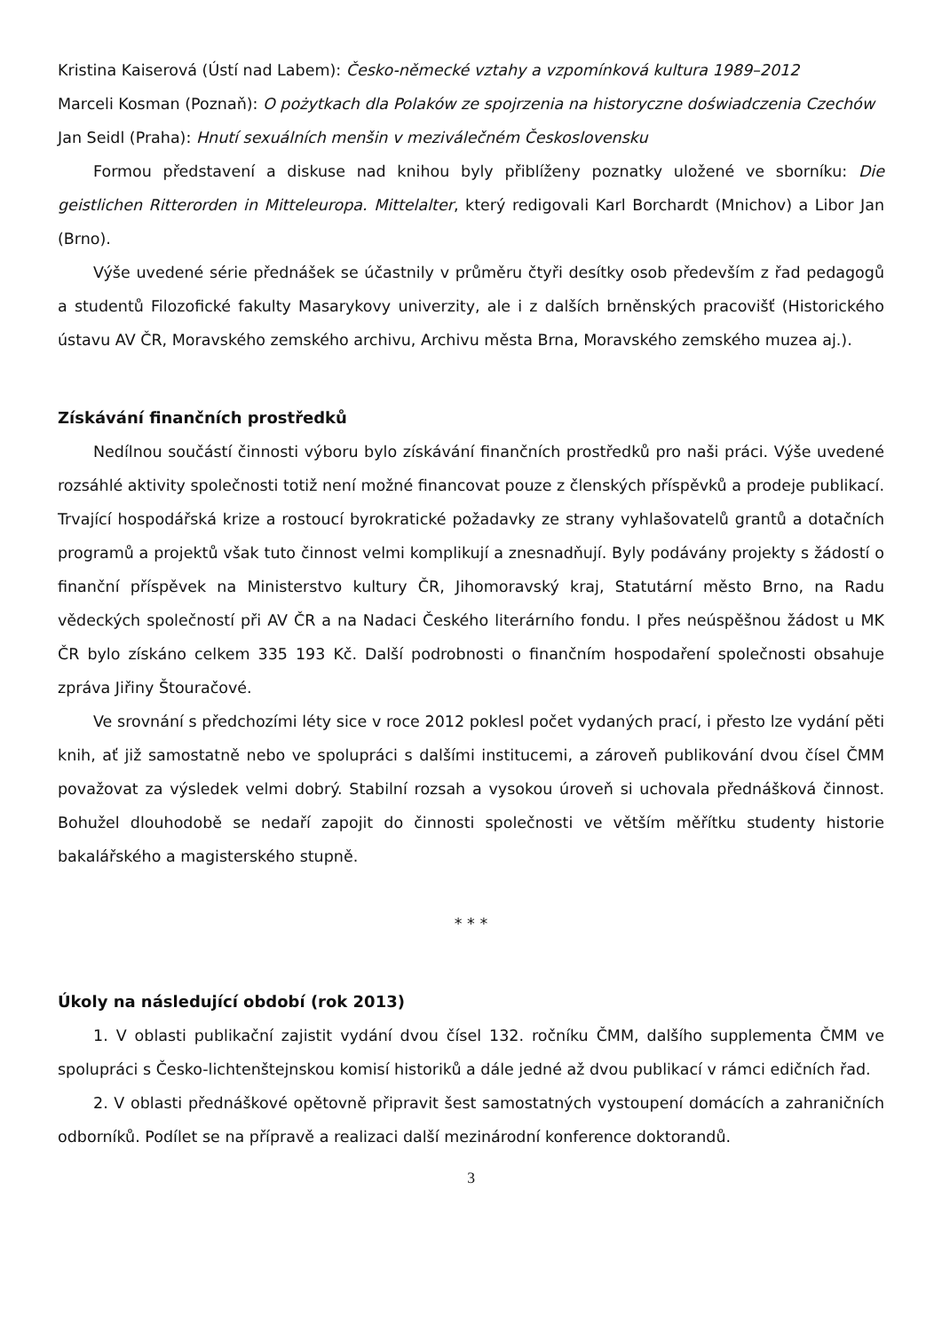Kristina Kaiserová (Ústí nad Labem): Česko-německé vztahy a vzpomínková kultura 1989–2012
Marceli Kosman (Poznaň): O pożytkach dla Polaków ze spojrzenia na historyczne doświadczenia Czechów
Jan Seidl (Praha): Hnutí sexuálních menšin v meziválečném Československu
Formou představení a diskuse nad knihou byly přiblíženy poznatky uložené ve sborníku: Die geistlichen Ritterorden in Mitteleuropa. Mittelalter, který redigovali Karl Borchardt (Mnichov) a Libor Jan (Brno).
Výše uvedené série přednášek se účastnily v průměru čtyři desítky osob především z řad pedagogů a studentů Filozofické fakulty Masarykovy univerzity, ale i z dalších brněnských pracovišť (Historického ústavu AV ČR, Moravského zemského archivu, Archivu města Brna, Moravského zemského muzea aj.).
Získávání finančních prostředků
Nedílnou součástí činnosti výboru bylo získávání finančních prostředků pro naši práci. Výše uvedené rozsáhlé aktivity společnosti totiž není možné financovat pouze z členských příspěvků a prodeje publikací. Trvající hospodářská krize a rostoucí byrokratické požadavky ze strany vyhlašovatelů grantů a dotačních programů a projektů však tuto činnost velmi komplikují a znesnadňují. Byly podávány projekty s žádostí o finanční příspěvek na Ministerstvo kultury ČR, Jihomoravský kraj, Statutární město Brno, na Radu vědeckých společností při AV ČR a na Nadaci Českého literárního fondu. I přes neúspěšnou žádost u MK ČR bylo získáno celkem 335 193 Kč. Další podrobnosti o finančním hospodaření společnosti obsahuje zpráva Jiřiny Štouračové.
Ve srovnání s předchozími léty sice v roce 2012 poklesl počet vydaných prací, i přesto lze vydání pěti knih, ať již samostatně nebo ve spolupráci s dalšími institucemi, a zároveň publikování dvou čísel ČMM považovat za výsledek velmi dobrý. Stabilní rozsah a vysokou úroveň si uchovala přednášková činnost. Bohužel dlouhodobě se nedaří zapojit do činnosti společnosti ve větším měřítku studenty historie bakalářského a magisterského stupně.
* * *
Úkoly na následující období (rok 2013)
1. V oblasti publikační zajistit vydání dvou čísel 132. ročníku ČMM, dalšího supplementa ČMM ve spolupráci s Česko-lichtenštejnskou komisí historiků a dále jedné až dvou publikací v rámci edičních řad.
2. V oblasti přednáškové opětovně připravit šest samostatných vystoupení domácích a zahraničních odborníků. Podílet se na přípravě a realizaci další mezinárodní konference doktorandů.
3